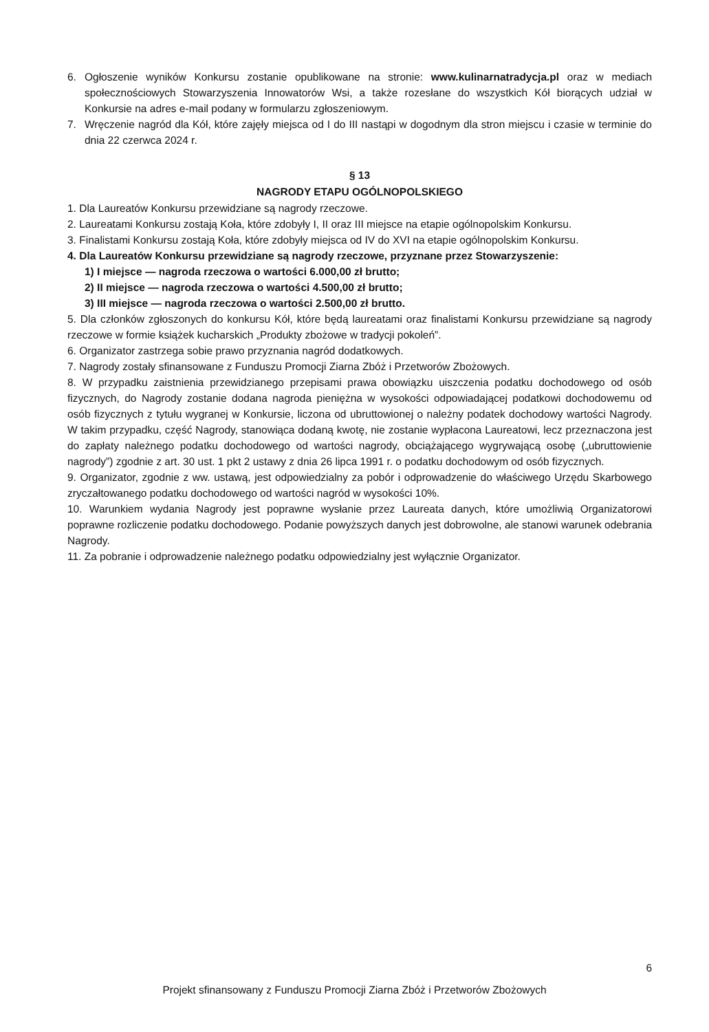6. Ogłoszenie wyników Konkursu zostanie opublikowane na stronie: www.kulinarnatradycja.pl oraz w mediach społecznościowych Stowarzyszenia Innowatorów Wsi, a także rozesłane do wszystkich Kół biorących udział w Konkursie na adres e-mail podany w formularzu zgłoszeniowym.
7. Wręczenie nagród dla Kół, które zajęły miejsca od I do III nastąpi w dogodnym dla stron miejscu i czasie w terminie do dnia 22 czerwca 2024 r.
§ 13
NAGRODY ETAPU OGÓLNOPOLSKIEGO
1. Dla Laureatów Konkursu przewidziane są nagrody rzeczowe.
2. Laureatami Konkursu zostają Koła, które zdobyły I, II oraz III miejsce na etapie ogólnopolskim Konkursu.
3. Finalistami Konkursu zostają Koła, które zdobyły miejsca od IV do XVI na etapie ogólnopolskim Konkursu.
4. Dla Laureatów Konkursu przewidziane są nagrody rzeczowe, przyznane przez Stowarzyszenie:
1) I miejsce — nagroda rzeczowa o wartości 6.000,00 zł brutto;
2) II miejsce — nagroda rzeczowa o wartości 4.500,00 zł brutto;
3) III miejsce — nagroda rzeczowa o wartości 2.500,00 zł brutto.
5. Dla członków zgłoszonych do konkursu Kół, które będą laureatami oraz finalistami Konkursu przewidziane są nagrody rzeczowe w formie książek kucharskich „Produkty zbożowe w tradycji pokoleń”.
6. Organizator zastrzega sobie prawo przyznania nagród dodatkowych.
7. Nagrody zostały sfinansowane z Funduszu Promocji Ziarna Zbóż i Przetworów Zbożowych.
8. W przypadku zaistnienia przewidzianego przepisami prawa obowiązku uiszczenia podatku dochodowego od osób fizycznych, do Nagrody zostanie dodana nagroda pieniężna w wysokości odpowiadającej podatkowi dochodowemu od osób fizycznych z tytułu wygranej w Konkursie, liczona od ubruttowionej o należny podatek dochodowy wartości Nagrody. W takim przypadku, część Nagrody, stanowiąca dodaną kwotę, nie zostanie wypłacona Laureatowi, lecz przeznaczona jest do zapłaty należnego podatku dochodowego od wartości nagrody, obciążającego wygrywającą osobę („ubruttowienie nagrody”) zgodnie z art. 30 ust. 1 pkt 2 ustawy z dnia 26 lipca 1991 r. o podatku dochodowym od osób fizycznych.
9. Organizator, zgodnie z ww. ustawą, jest odpowiedzialny za pobór i odprowadzenie do właściwego Urzędu Skarbowego zryczałtowanego podatku dochodowego od wartości nagród w wysokości 10%.
10. Warunkiem wydania Nagrody jest poprawne wysłanie przez Laureata danych, które umożliwią Organizatorowi poprawne rozliczenie podatku dochodowego. Podanie powyższych danych jest dobrowolne, ale stanowi warunek odebrania Nagrody.
11. Za pobranie i odprowadzenie należnego podatku odpowiedzialny jest wyłącznie Organizator.
6
Projekt sfinansowany z Funduszu Promocji Ziarna Zbóż i Przetworów Zbożowych